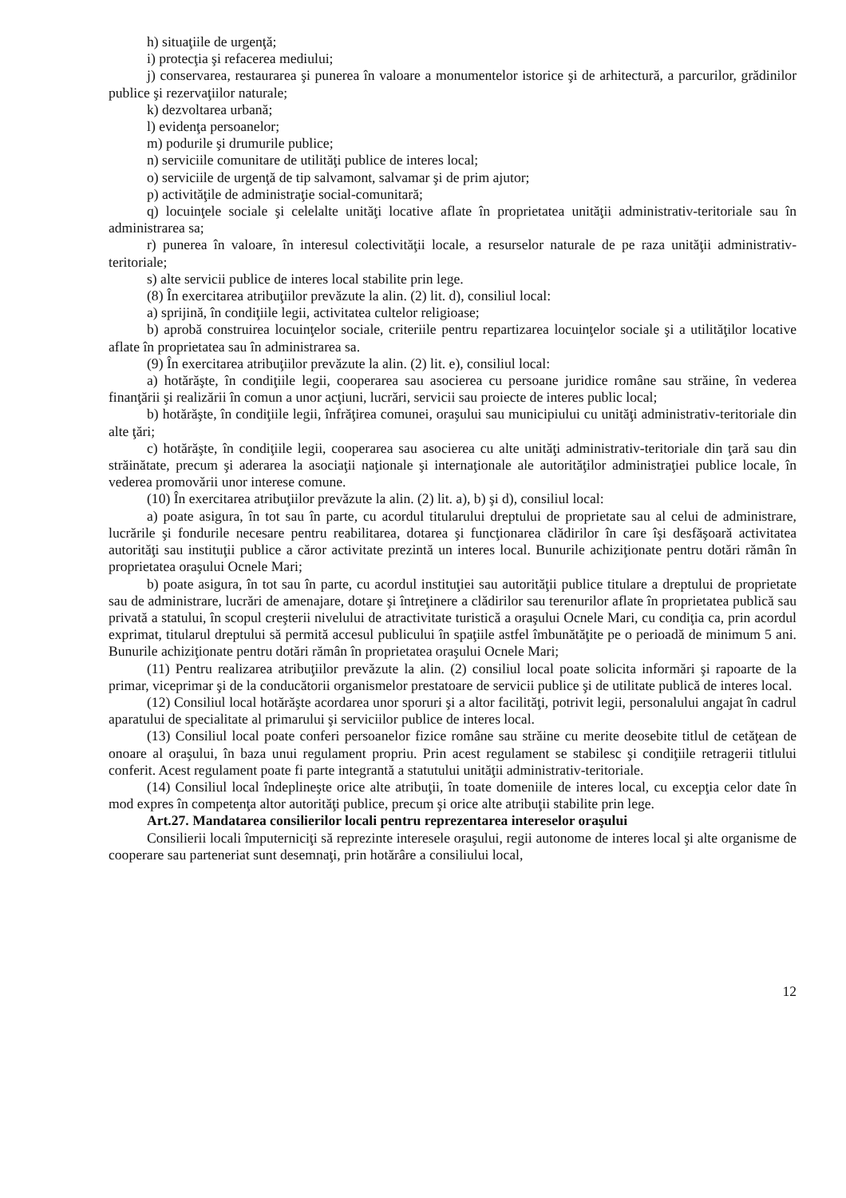h) situaţiile de urgenţă;
i) protecţia şi refacerea mediului;
j) conservarea, restaurarea şi punerea în valoare a monumentelor istorice şi de arhitectură, a parcurilor, grădinilor publice şi rezervaţiilor naturale;
k) dezvoltarea urbană;
l) evidenţa persoanelor;
m) podurile şi drumurile publice;
n) serviciile comunitare de utilităţi publice de interes local;
o) serviciile de urgenţă de tip salvamont, salvamar şi de prim ajutor;
p) activităţile de administraţie social-comunitară;
q) locuinţele sociale şi celelalte unităţi locative aflate în proprietatea unităţii administrativ-teritoriale sau în administrarea sa;
r) punerea în valoare, în interesul colectivităţii locale, a resurselor naturale de pe raza unităţii administrativ-teritoriale;
s) alte servicii publice de interes local stabilite prin lege.
(8) În exercitarea atribuţiilor prevăzute la alin. (2) lit. d), consiliul local:
a) sprijină, în condiţiile legii, activitatea cultelor religioase;
b) aprobă construirea locuinţelor sociale, criteriile pentru repartizarea locuinţelor sociale şi a utilităţilor locative aflate în proprietatea sau în administrarea sa.
(9) În exercitarea atribuţiilor prevăzute la alin. (2) lit. e), consiliul local:
a) hotărăşte, în condiţiile legii, cooperarea sau asocierea cu persoane juridice române sau străine, în vederea finanţării şi realizării în comun a unor acţiuni, lucrări, servicii sau proiecte de interes public local;
b) hotărăşte, în condiţiile legii, înfrăţirea comunei, oraşului sau municipiului cu unităţi administrativ-teritoriale din alte ţări;
c) hotărăşte, în condiţiile legii, cooperarea sau asocierea cu alte unităţi administrativ-teritoriale din ţară sau din străinătate, precum şi aderarea la asociaţii naţionale şi internaţionale ale autorităţilor administraţiei publice locale, în vederea promovării unor interese comune.
(10) În exercitarea atribuţiilor prevăzute la alin. (2) lit. a), b) şi d), consiliul local:
a) poate asigura, în tot sau în parte, cu acordul titularului dreptului de proprietate sau al celui de administrare, lucrările şi fondurile necesare pentru reabilitarea, dotarea şi funcţionarea clădirilor în care îşi desfăşoară activitatea autorităţi sau instituţii publice a căror activitate prezintă un interes local. Bunurile achiziţionate pentru dotări rămân în proprietatea oraşului Ocnele Mari;
b) poate asigura, în tot sau în parte, cu acordul instituţiei sau autorităţii publice titulare a dreptului de proprietate sau de administrare, lucrări de amenajare, dotare şi întreţinere a clădirilor sau terenurilor aflate în proprietatea publică sau privată a statului, în scopul creşterii nivelului de atractivitate turistică a oraşului Ocnele Mari, cu condiţia ca, prin acordul exprimat, titularul dreptului să permită accesul publicului în spaţiile astfel îmbunătăţite pe o perioadă de minimum 5 ani. Bunurile achiziţionate pentru dotări rămân în proprietatea oraşului Ocnele Mari;
(11) Pentru realizarea atribuţiilor prevăzute la alin. (2) consiliul local poate solicita informări şi rapoarte de la primar, viceprimar şi de la conducătorii organismelor prestatoare de servicii publice şi de utilitate publică de interes local.
(12) Consiliul local hotărăşte acordarea unor sporuri şi a altor facilităţi, potrivit legii, personalului angajat în cadrul aparatului de specialitate al primarului şi serviciilor publice de interes local.
(13) Consiliul local poate conferi persoanelor fizice române sau străine cu merite deosebite titlul de cetăţean de onoare al oraşului, în baza unui regulament propriu. Prin acest regulament se stabilesc şi condiţiile retragerii titlului conferit. Acest regulament poate fi parte integrantă a statutului unităţii administrativ-teritoriale.
(14) Consiliul local îndeplineşte orice alte atribuţii, în toate domeniile de interes local, cu excepţia celor date în mod expres în competenţa altor autorităţi publice, precum şi orice alte atribuţii stabilite prin lege.
Art.27. Mandatarea consilierilor locali pentru reprezentarea intereselor oraşului
Consilierii locali împuterniciţi să reprezinte interesele oraşului, regii autonome de interes local şi alte organisme de cooperare sau parteneriat sunt desemnaţi, prin hotărâre a consiliului local,
12